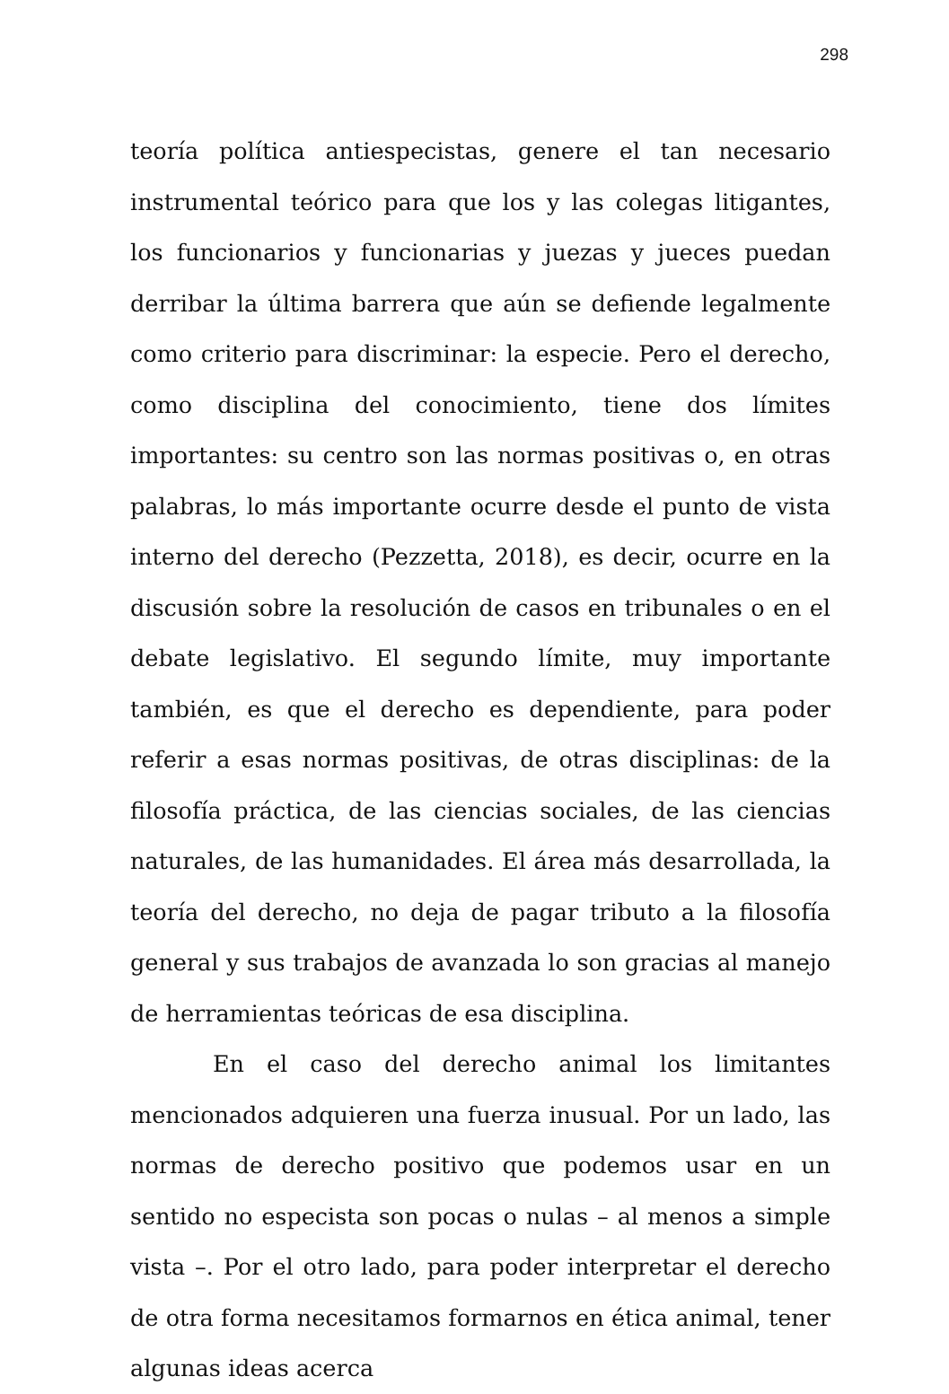298
teoría política antiespecistas, genere el tan necesario instrumental teórico para que los y las colegas litigantes, los funcionarios y funcionarias y juezas y jueces puedan derribar la última barrera que aún se defiende legalmente como criterio para discriminar: la especie. Pero el derecho, como disciplina del conocimiento, tiene dos límites importantes: su centro son las normas positivas o, en otras palabras, lo más importante ocurre desde el punto de vista interno del derecho (Pezzetta, 2018), es decir, ocurre en la discusión sobre la resolución de casos en tribunales o en el debate legislativo. El segundo límite, muy importante también, es que el derecho es dependiente, para poder referir a esas normas positivas, de otras disciplinas: de la filosofía práctica, de las ciencias sociales, de las ciencias naturales, de las humanidades. El área más desarrollada, la teoría del derecho, no deja de pagar tributo a la filosofía general y sus trabajos de avanzada lo son gracias al manejo de herramientas teóricas de esa disciplina.
En el caso del derecho animal los limitantes mencionados adquieren una fuerza inusual. Por un lado, las normas de derecho positivo que podemos usar en un sentido no especista son pocas o nulas – al menos a simple vista –. Por el otro lado, para poder interpretar el derecho de otra forma necesitamos formarnos en ética animal, tener algunas ideas acerca